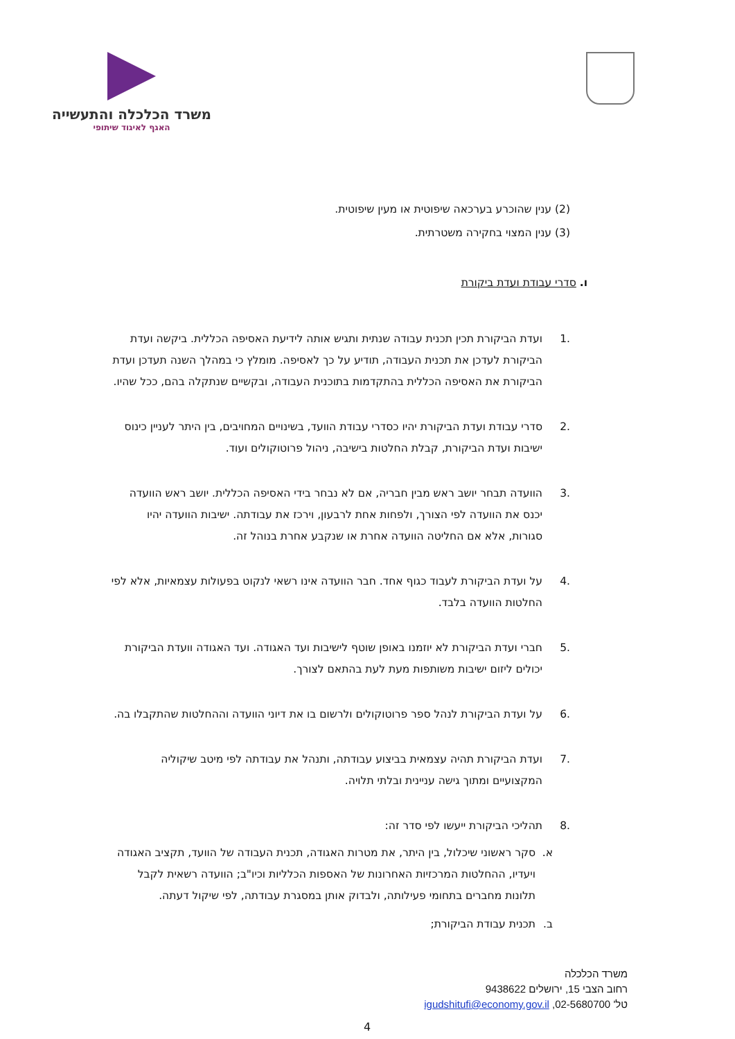משרד הכלכלה והתעשייה
האגף לאיגוד שיתופי
(2) ענין שהוכרע בערכאה שיפוטית או מעין שיפוטית.
(3) ענין המצוי בחקירה משטרתית.
ו. סדרי עבודת ועדת ביקורת
.1 ועדת הביקורת תכין תכנית עבודה שנתית ותגיש אותה לידיעת האסיפה הכללית. ביקשה ועדת הביקורת לעדכן את תכנית העבודה, תודיע על כך לאסיפה. מומלץ כי במהלך השנה תעדכן ועדת הביקורת את האסיפה הכללית בהתקדמות בתוכנית העבודה, ובקשיים שנתקלה בהם, ככל שהיו.
.2 סדרי עבודת ועדת הביקורת יהיו כסדרי עבודת הוועד, בשינויים המחויבים, בין היתר לעניין כינוס ישיבות ועדת הביקורת, קבלת החלטות בישיבה, ניהול פרוטוקולים ועוד.
.3 הוועדה תבחר יושב ראש מבין חבריה, אם לא נבחר בידי האסיפה הכללית. יושב ראש הוועדה יכנס את הוועדה לפי הצורך, ולפחות אחת לרבעון, וירכז את עבודתה. ישיבות הוועדה יהיו סגורות, אלא אם החליטה הוועדה אחרת או שנקבע אחרת בנוהל זה.
.4 על ועדת הביקורת לעבוד כגוף אחד. חבר הוועדה אינו רשאי לנקוט בפעולות עצמאיות, אלא לפי החלטות הוועדה בלבד.
.5 חברי ועדת הביקורת לא יוזמנו באופן שוטף לישיבות ועד האגודה. ועד האגודה וועדת הביקורת יכולים ליזום ישיבות משותפות מעת לעת בהתאם לצורך.
.6 על ועדת הביקורת לנהל ספר פרוטוקולים ולרשום בו את דיוני הוועדה וההחלטות שהתקבלו בה.
.7 ועדת הביקורת תהיה עצמאית בביצוע עבודתה, ותנהל את עבודתה לפי מיטב שיקוליה המקצועיים ומתוך גישה עניינית ובלתי תלויה.
.8 תהליכי הביקורת ייעשו לפי סדר זה:
א. סקר ראשוני שיכלול, בין היתר, את מטרות האגודה, תכנית העבודה של הוועד, תקציב האגודה ויעדיו, ההחלטות המרכזיות האחרונות של האספות הכלליות וכיו"ב; הוועדה רשאית לקבל תלונות מחברים בתחומי פעילותה, ולבדוק אותן במסגרת עבודתה, לפי שיקול דעתה.
ב. תכנית עבודת הביקורת;
משרד הכלכלה
רחוב הצבי 15, ירושלים 9438622
טל' 02-5680700, igudshitufi@economy.gov.il
4